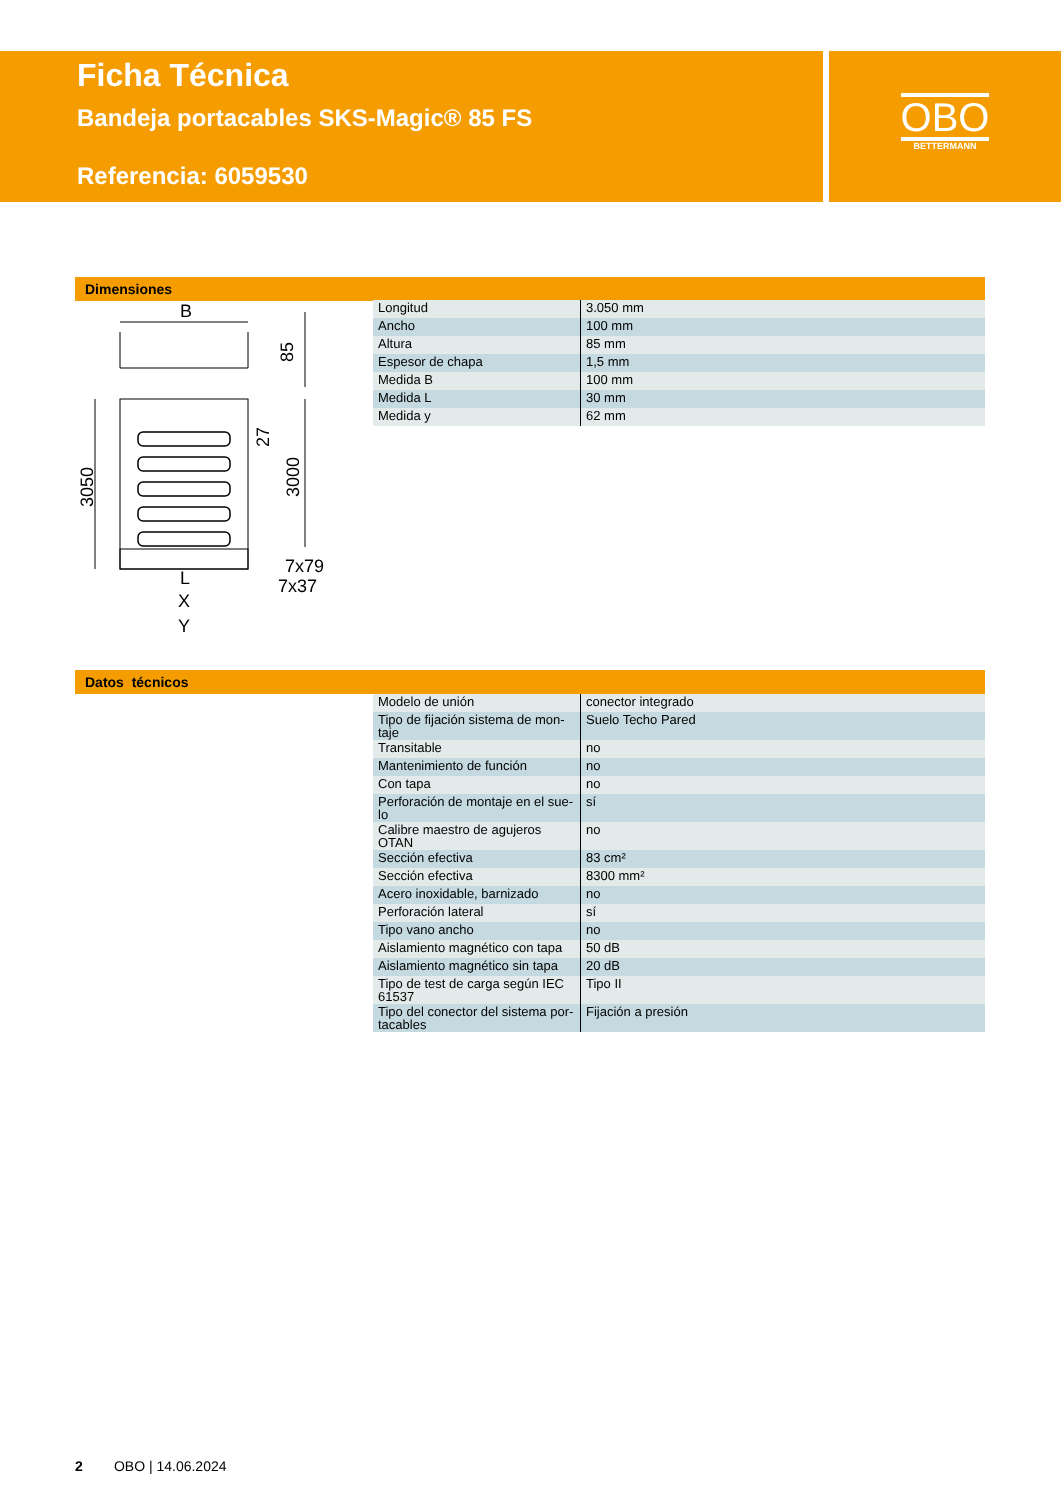Ficha Técnica
Bandeja portacables SKS-Magic® 85 FS
Referencia: 6059530
OBO
BETTERMANN
Dimensiones
B
85
3050
3000
27
7x79
7x37
L
X
Y
| Longitud | 3.050 mm |
| Ancho | 100 mm |
| Altura | 85 mm |
| Espesor de chapa | 1,5 mm |
| Medida B | 100 mm |
| Medida L | 30 mm |
| Medida y | 62 mm |
Datos técnicos
| Modelo de unión | conector integrado |
| Tipo de fijación sistema de mon-taje | Suelo Techo Pared |
| Transitable | no |
| Mantenimiento de función | no |
| Con tapa | no |
| Perforación de montaje en el sue-lo | sí |
| Calibre maestro de agujeros OTAN | no |
| Sección efectiva | 83 cm² |
| Sección efectiva | 8300 mm² |
| Acero inoxidable, barnizado | no |
| Perforación lateral | sí |
| Tipo vano ancho | no |
| Aislamiento magnético con tapa | 50 dB |
| Aislamiento magnético sin tapa | 20 dB |
| Tipo de test de carga según IEC 61537 | Tipo II |
| Tipo del conector del sistema por-tacables | Fijación a presión |
2 OBO | 14.06.2024